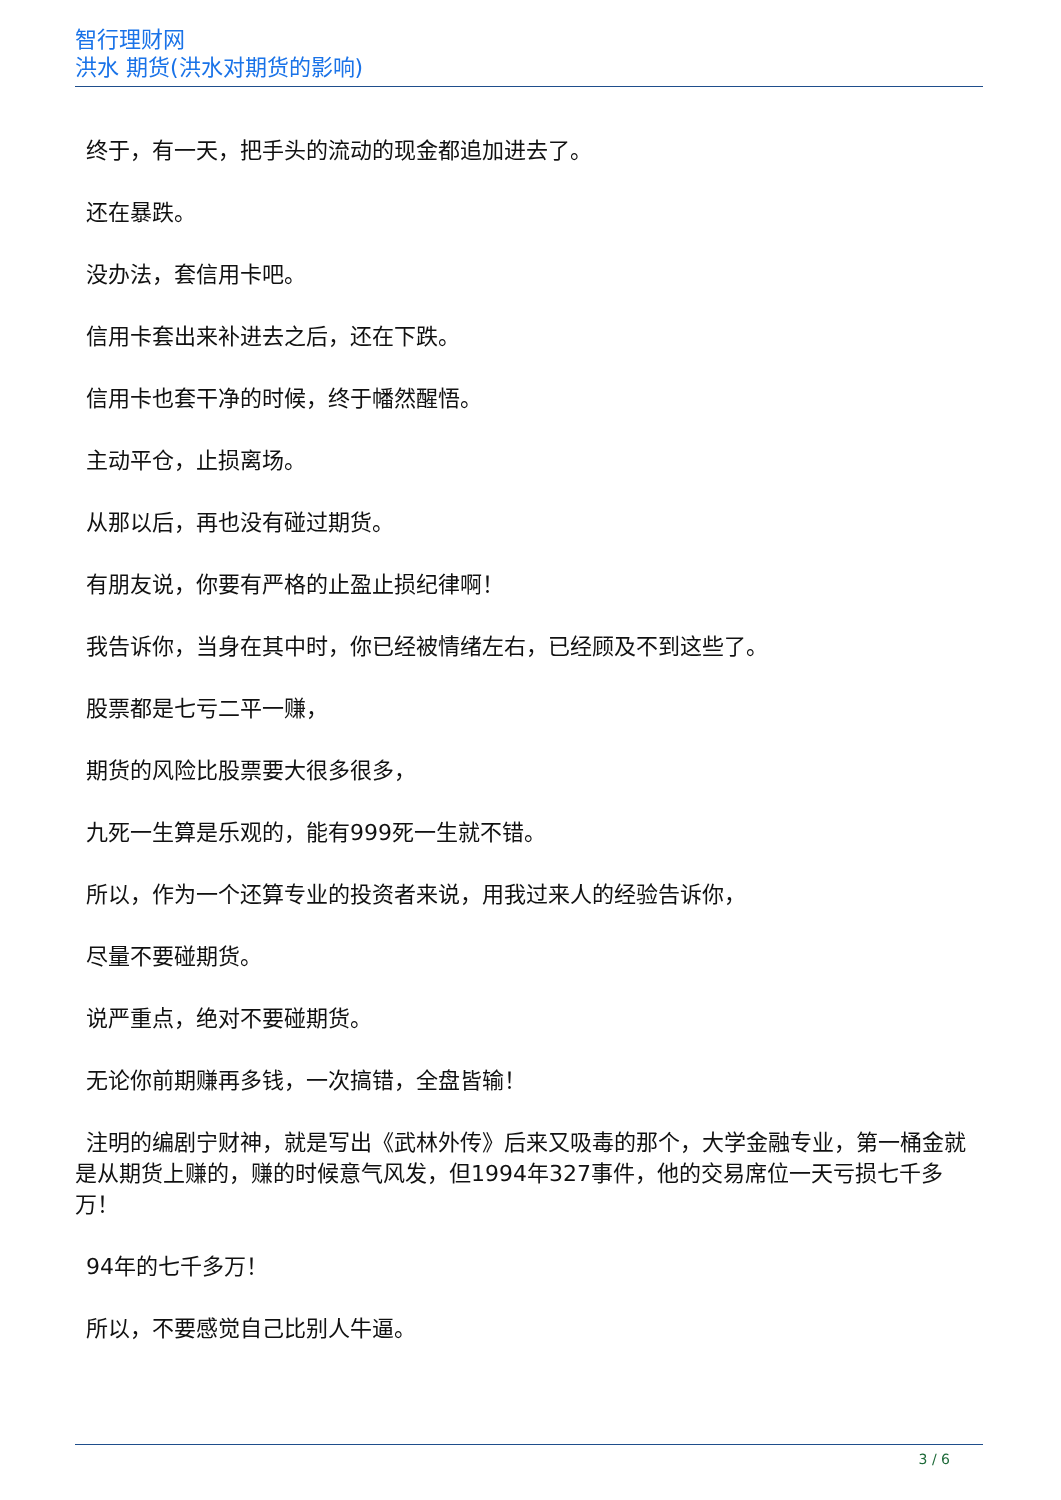智行理财网
洪水 期货(洪水对期货的影响)
终于，有一天，把手头的流动的现金都追加进去了。
还在暴跌。
没办法，套信用卡吧。
信用卡套出来补进去之后，还在下跌。
信用卡也套干净的时候，终于幡然醒悟。
主动平仓，止损离场。
从那以后，再也没有碰过期货。
有朋友说，你要有严格的止盈止损纪律啊！
我告诉你，当身在其中时，你已经被情绪左右，已经顾及不到这些了。
股票都是七亏二平一赚，
期货的风险比股票要大很多很多，
九死一生算是乐观的，能有999死一生就不错。
所以，作为一个还算专业的投资者来说，用我过来人的经验告诉你，
尽量不要碰期货。
说严重点，绝对不要碰期货。
无论你前期赚再多钱，一次搞错，全盘皆输！
注明的编剧宁财神，就是写出《武林外传》后来又吸毒的那个，大学金融专业，第一桶金就是从期货上赚的，赚的时候意气风发，但1994年327事件，他的交易席位一天亏损七千多万！
94年的七千多万！
所以，不要感觉自己比别人牛逼。
3 / 6